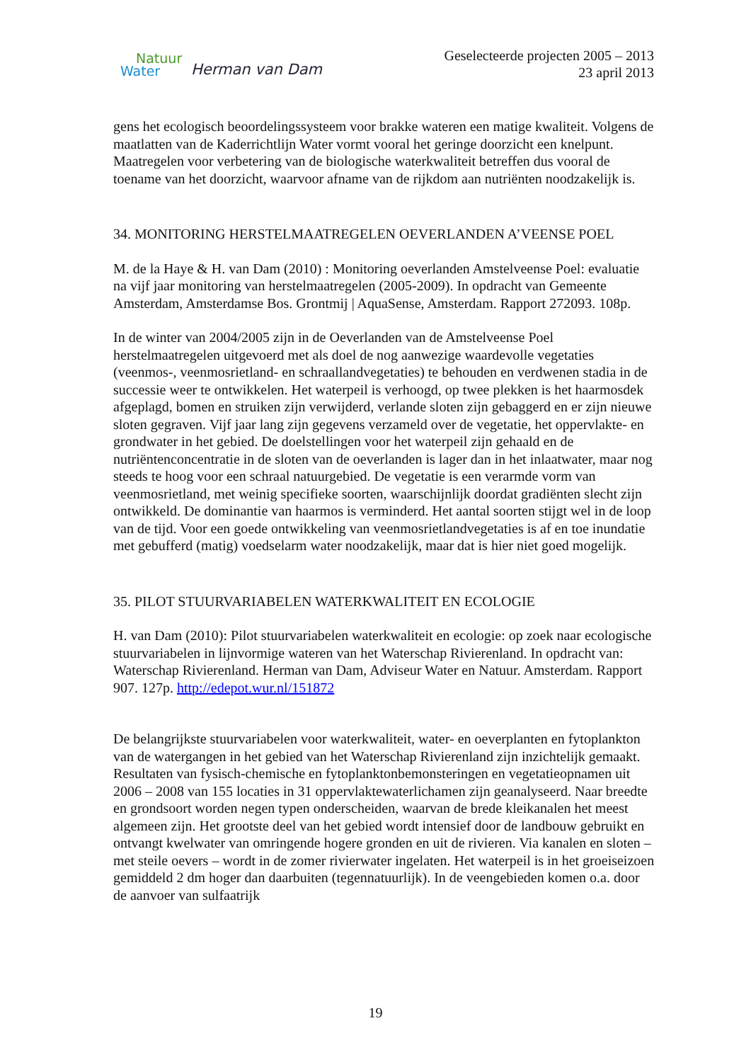Natuur
Water Herman van Dam
Geselecteerde projecten 2005 – 2013
23 april 2013
gens het ecologisch beoordelingssysteem voor brakke wateren een matige kwaliteit. Volgens de maatlatten van de Kaderrichtlijn Water vormt vooral het geringe doorzicht een knelpunt. Maatregelen voor verbetering van de biologische waterkwaliteit betreffen dus vooral de toename van het doorzicht, waarvoor afname van de rijkdom aan nutriënten noodzakelijk is.
34. MONITORING HERSTELMAATREGELEN OEVERLANDEN A’VEENSE POEL
M. de la Haye & H. van Dam (2010) : Monitoring oeverlanden Amstelveense Poel: evaluatie na vijf jaar monitoring van herstelmaatregelen (2005-2009). In opdracht van Gemeente Amsterdam, Amsterdamse Bos. Grontmij | AquaSense, Amsterdam. Rapport 272093. 108p.
In de winter van 2004/2005 zijn in de Oeverlanden van de Amstelveense Poel herstelmaatregelen uitgevoerd met als doel de nog aanwezige waardevolle vegetaties (veenmos-, veenmosrietland- en schraallandvegetaties) te behouden en verdwenen stadia in de successie weer te ontwikkelen. Het waterpeil is verhoogd, op twee plekken is het haarmosdek afgeplagd, bomen en struiken zijn verwijderd, verlande sloten zijn gebaggerd en er zijn nieuwe sloten gegraven. Vijf jaar lang zijn gegevens verzameld over de vegetatie, het oppervlakte- en grondwater in het gebied. De doelstellingen voor het waterpeil zijn gehaald en de nutriëntenconcentratie in de sloten van de oeverlanden is lager dan in het inlaatwater, maar nog steeds te hoog voor een schraal natuurgebied. De vegetatie is een verarmde vorm van veenmosrietland, met weinig specifieke soorten, waarschijnlijk doordat gradiënten slecht zijn ontwikkeld. De dominantie van haarmos is verminderd. Het aantal soorten stijgt wel in de loop van de tijd. Voor een goede ontwikkeling van veenmosrietlandvegetaties is af en toe inundatie met gebufferd (matig) voedselarm water noodzakelijk, maar dat is hier niet goed mogelijk.
35. PILOT STUURVARIABELEN WATERKWALITEIT EN ECOLOGIE
H. van Dam (2010): Pilot stuurvariabelen waterkwaliteit en ecologie: op zoek naar ecologische stuurvariabelen in lijnvormige wateren van het Waterschap Rivierenland. In opdracht van: Waterschap Rivierenland. Herman van Dam, Adviseur Water en Natuur. Amsterdam. Rapport 907. 127p. http://edepot.wur.nl/151872
De belangrijkste stuurvariabelen voor waterkwaliteit, water- en oeverplanten en fytoplankton van de watergangen in het gebied van het Waterschap Rivierenland zijn inzichtelijk gemaakt. Resultaten van fysisch-chemische en fytoplanktonbemonsteringen en vegetatieopnamen uit 2006 – 2008 van 155 locaties in 31 oppervlaktewaterlichamen zijn geanalyseerd. Naar breedte en grondsoort worden negen typen onderscheiden, waarvan de brede kleikanalen het meest algemeen zijn. Het grootste deel van het gebied wordt intensief door de landbouw gebruikt en ontvangt kwelwater van omringende hogere gronden en uit de rivieren. Via kanalen en sloten – met steile oevers – wordt in de zomer rivierwater ingelaten. Het waterpeil is in het groeiseizoen gemiddeld 2 dm hoger dan daarbuiten (tegennatuurlijk). In de veengebieden komen o.a. door de aanvoer van sulfaatrijk
19